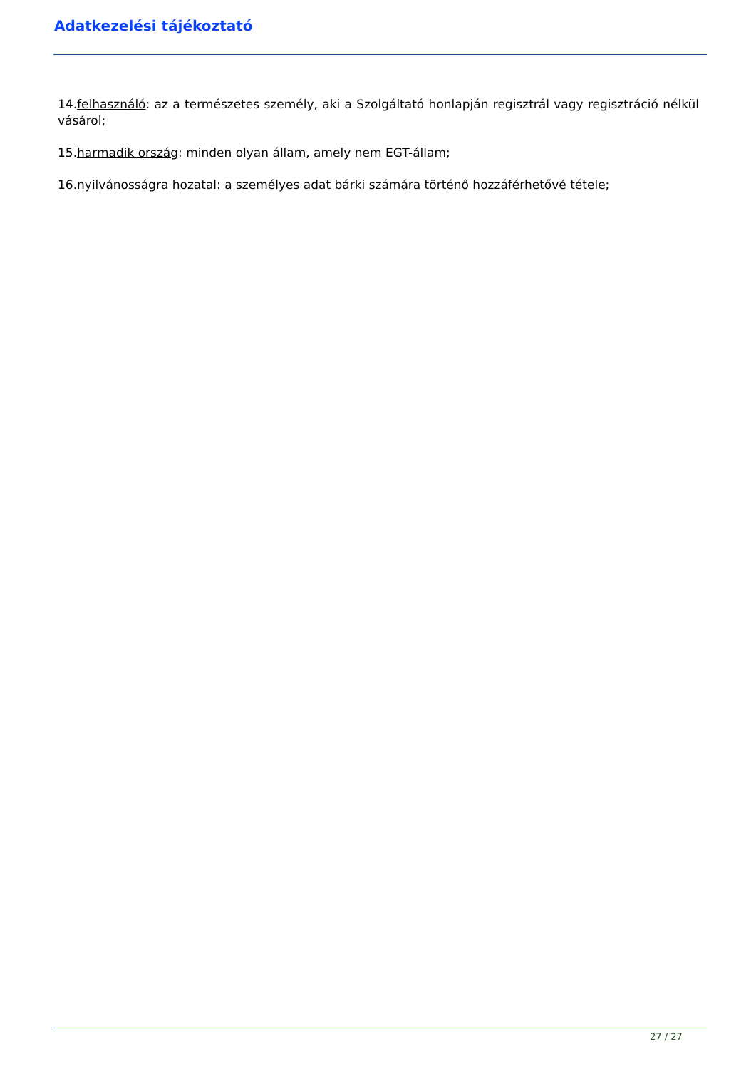Adatkezelési tájékoztató
14.felhasználó: az a természetes személy, aki a Szolgáltató honlapján regisztrál vagy regisztráció nélkül vásárol;
15.harmadik ország: minden olyan állam, amely nem EGT-állam;
16.nyilvánosságra hozatal: a személyes adat bárki számára történő hozzáférhetővé tétele;
27 / 27